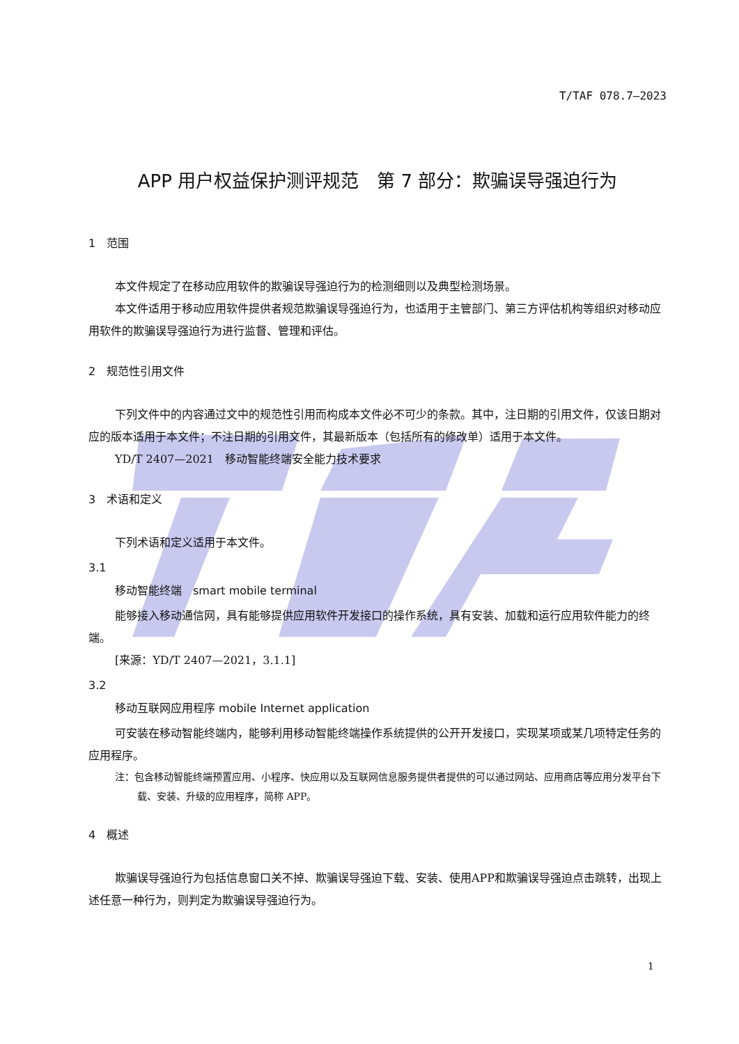T/TAF 078.7—2023
APP 用户权益保护测评规范　第 7 部分：欺骗误导强迫行为
1　范围
本文件规定了在移动应用软件的欺骗误导强迫行为的检测细则以及典型检测场景。
本文件适用于移动应用软件提供者规范欺骗误导强迫行为，也适用于主管部门、第三方评估机构等组织对移动应用软件的欺骗误导强迫行为进行监督、管理和评估。
2　规范性引用文件
下列文件中的内容通过文中的规范性引用而构成本文件必不可少的条款。其中，注日期的引用文件，仅该日期对应的版本适用于本文件；不注日期的引用文件，其最新版本（包括所有的修改单）适用于本文件。
YD/T 2407—2021　移动智能终端安全能力技术要求
3　术语和定义
下列术语和定义适用于本文件。
3.1
移动智能终端　smart mobile terminal
能够接入移动通信网，具有能够提供应用软件开发接口的操作系统，具有安装、加载和运行应用软件能力的终端。
[来源：YD/T 2407—2021，3.1.1]
3.2
移动互联网应用程序 mobile Internet application
可安装在移动智能终端内，能够利用移动智能终端操作系统提供的公开开发接口，实现某项或某几项特定任务的应用程序。
注：包含移动智能终端预置应用、小程序、快应用以及互联网信息服务提供者提供的可以通过网站、应用商店等应用分发平台下载、安装、升级的应用程序，简称 APP。
4　概述
欺骗误导强迫行为包括信息窗口关不掉、欺骗误导强迫下载、安装、使用APP和欺骗误导强迫点击跳转，出现上述任意一种行为，则判定为欺骗误导强迫行为。
1